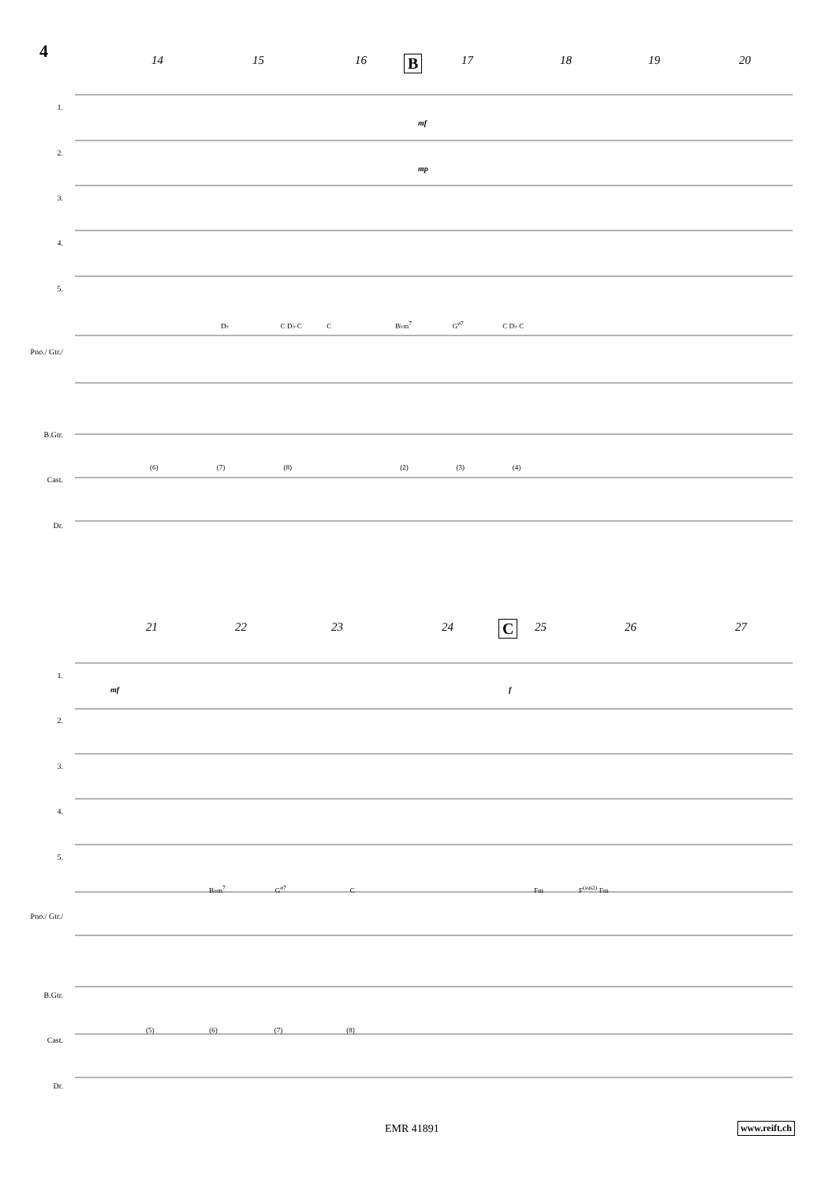4
B
14 15 16 17 18 19 20
1.
2.
3.
4.
5.
Pno./ Gtr./
B.Gtr.
Cast.
Dr.
D♭ C D♭ C C B♭m<sup>7</sup> G<sup>ø7</sup> C D♭ C
(6) (7) (8) (2) (3) (4)
mf
mp
C
21 22 23 24 25 26 27
1.
2.
3.
4.
5.
Pno./ Gtr./
B.Gtr.
Cast.
Dr.
B♭m<sup>7</sup> G<sup>ø7</sup> C Fm F<sup>(sus2)</sup> Fm
(5) (6) (7) (8)
mf f
EMR 41891 www.reift.ch